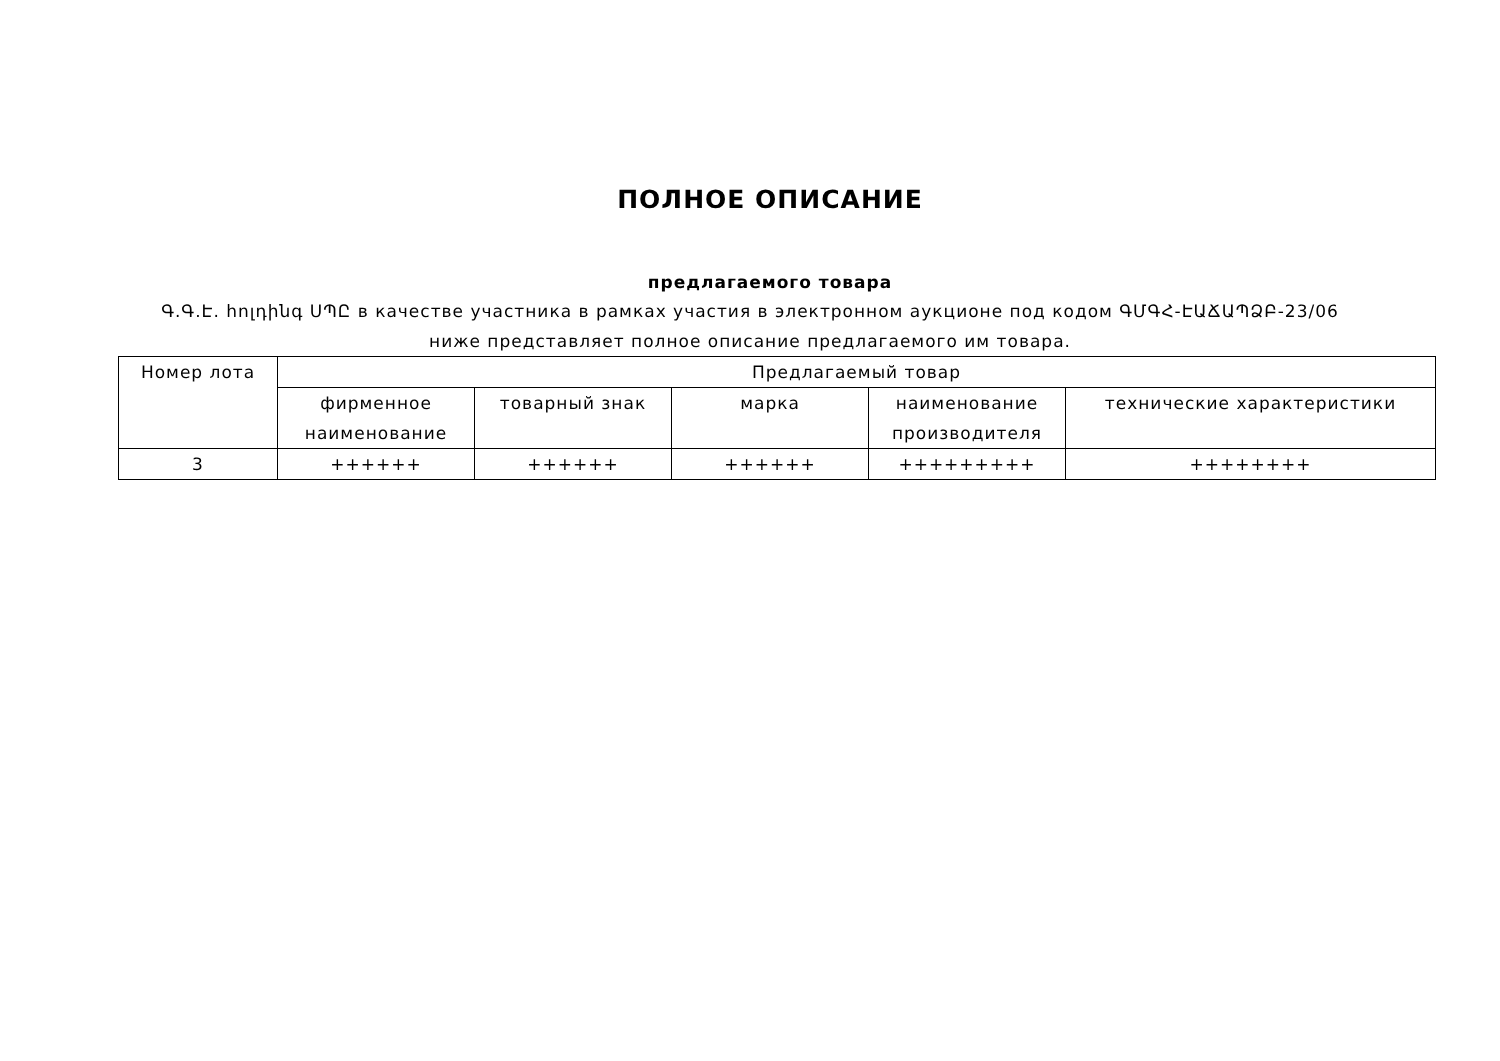ПОЛНОЕ ОПИСАНИЕ
предлагаемого товара
Գ.Գ.Է. հոլդինգ ՍՊԸ в качестве участника в рамках участия в электронном аукционе под кодом ԳՄԳՀ-ԷԱՃԱՊՁԲ-23/06 ниже представляет полное описание предлагаемого им товара.
| Номер лота | Предлагаемый товар | | | | |
| --- | --- | --- | --- | --- | --- |
| | фирменное наименование | товарный знак | марка | наименование производителя | технические характеристики |
| 3 | ++++++ | ++++++ | ++++++ | +++++++++ | ++++++++ |